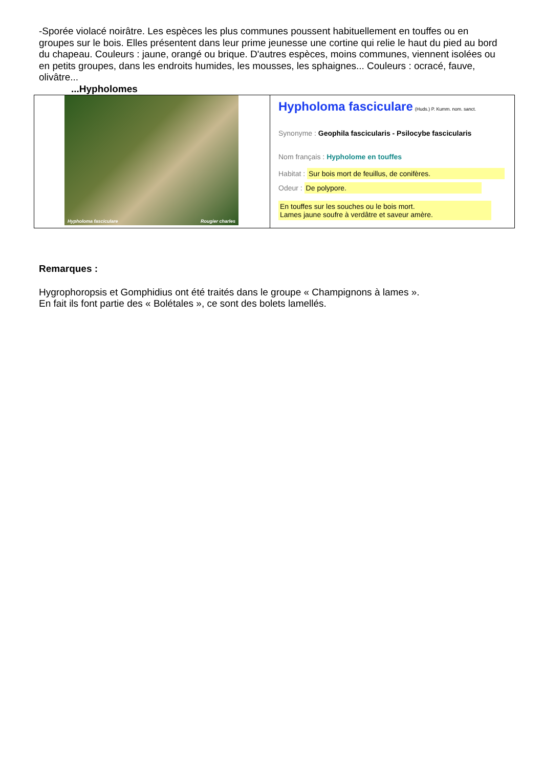-Sporée violacé noirâtre. Les espèces les plus communes poussent habituellement en touffes ou en groupes sur le bois. Elles présentent dans leur prime jeunesse une cortine qui relie le haut du pied au bord du chapeau. Couleurs : jaune, orangé ou brique. D'autres espèces, moins communes, viennent isolées ou en petits groupes, dans les endroits humides, les mousses, les sphaignes... Couleurs : ocracé, fauve, olivâtre...
...Hypholomes
| Hypholoma fasciculare Rougier charles | Hypholoma fasciculare (Huds.) P. Kumm. nom. sanct. Synonyme : Geophila fascicularis - Psilocybe fascicularis Nom français : Hypholome en touffes Habitat : Sur bois mort de feuillus, de conifères. Odeur : De polypore. En touffes sur les souches ou le bois mort. Lames jaune soufre à verdâtre et saveur amère. |
Remarques :
Hygrophoropsis et Gomphidius ont été traités dans le groupe « Champignons à lames ».
En fait ils font partie des « Bolétales », ce sont des bolets lamellés.